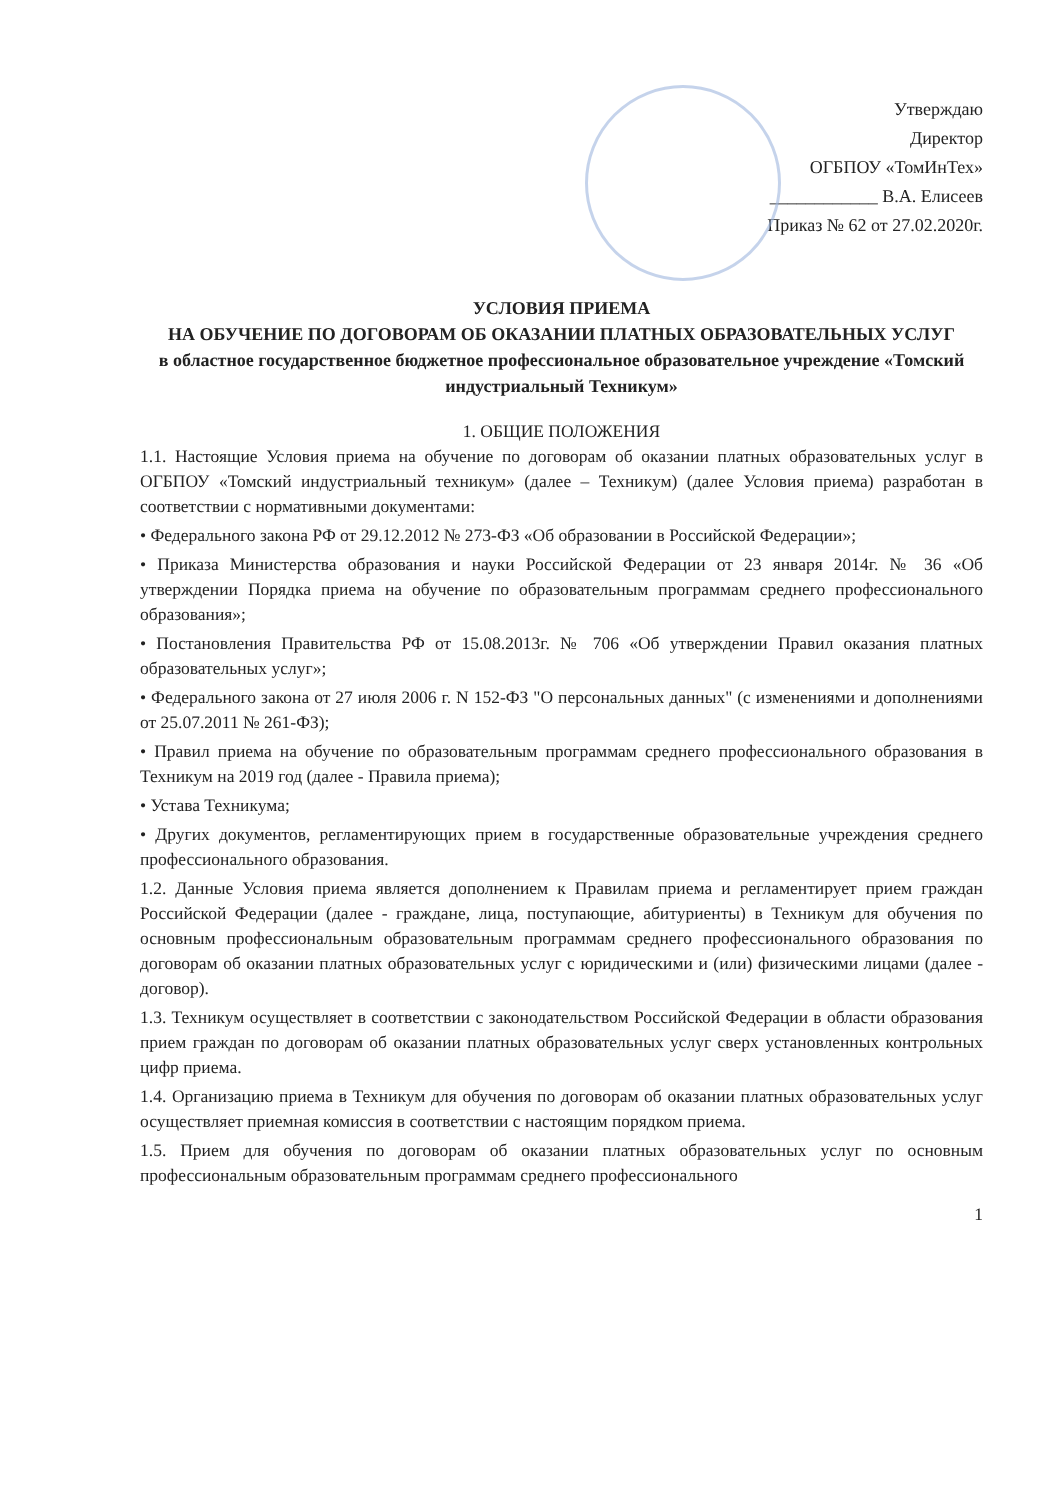Утверждаю
Директор
ОГБПОУ «ТомИнТех»
____________ В.А. Елисеев
Приказ № 62 от 27.02.2020г.
УСЛОВИЯ ПРИЕМА
НА ОБУЧЕНИЕ ПО ДОГОВОРАМ ОБ ОКАЗАНИИ ПЛАТНЫХ ОБРАЗОВАТЕЛЬНЫХ УСЛУГ
в областное государственное бюджетное профессиональное образовательное учреждение «Томский индустриальный Техникум»
1. ОБЩИЕ ПОЛОЖЕНИЯ
1.1. Настоящие Условия приема на обучение по договорам об оказании платных образовательных услуг в ОГБПОУ «Томский индустриальный техникум» (далее – Техникум) (далее Условия приема) разработан в соответствии с нормативными документами:
• Федерального закона РФ от 29.12.2012 № 273-ФЗ «Об образовании в Российской Федерации»;
• Приказа Министерства образования и науки Российской Федерации от 23 января 2014г. № 36 «Об утверждении Порядка приема на обучение по образовательным программам среднего профессионального образования»;
• Постановления Правительства РФ от 15.08.2013г. № 706 «Об утверждении Правил оказания платных образовательных услуг»;
• Федерального закона от 27 июля 2006 г. N 152-ФЗ "О персональных данных" (с изменениями и дополнениями от 25.07.2011 № 261-ФЗ);
• Правил приема на обучение по образовательным программам среднего профессионального образования в Техникум на 2019 год (далее - Правила приема);
• Устава Техникума;
• Других документов, регламентирующих прием в государственные образовательные учреждения среднего профессионального образования.
1.2. Данные Условия приема является дополнением к Правилам приема и регламентирует прием граждан Российской Федерации (далее - граждане, лица, поступающие, абитуриенты) в Техникум для обучения по основным профессиональным образовательным программам среднего профессионального образования по договорам об оказании платных образовательных услуг с юридическими и (или) физическими лицами (далее - договор).
1.3. Техникум осуществляет в соответствии с законодательством Российской Федерации в области образования прием граждан по договорам об оказании платных образовательных услуг сверх установленных контрольных цифр приема.
1.4. Организацию приема в Техникум для обучения по договорам об оказании платных образовательных услуг осуществляет приемная комиссия в соответствии с настоящим порядком приема.
1.5. Прием для обучения по договорам об оказании платных образовательных услуг по основным профессиональным образовательным программам среднего профессионального
1